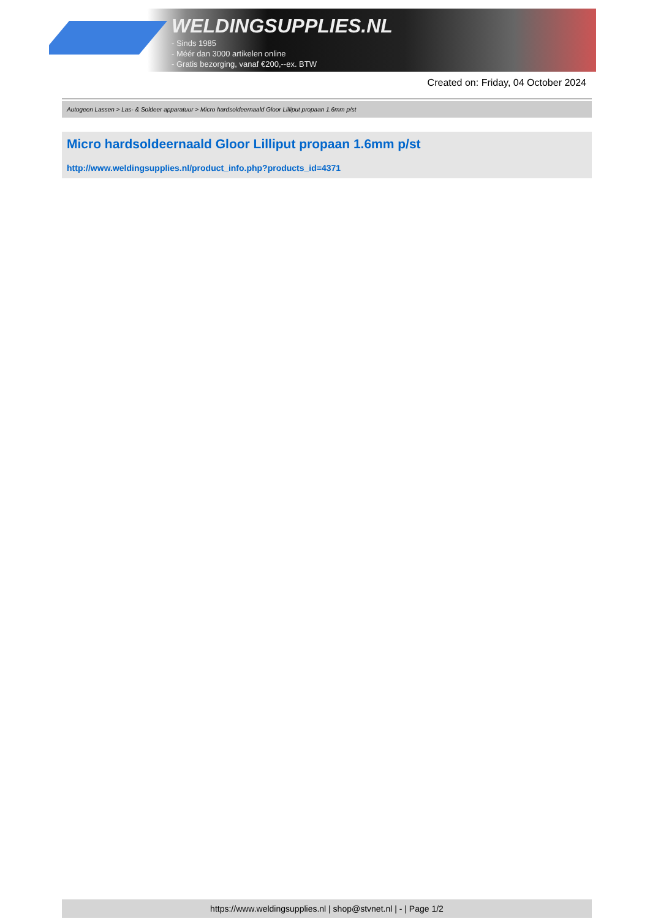WELDINGSUPPLIES.NL
- Sinds 1985
- Méér dan 3000 artikelen online
- Gratis bezorging, vanaf €200,--ex. BTW
Created on: Friday, 04 October 2024
Autogeen Lassen > Las- & Soldeer apparatuur > Micro hardsoldeernaald Gloor Lilliput propaan 1.6mm p/st
Micro hardsoldeernaald Gloor Lilliput propaan 1.6mm p/st
http://www.weldingsupplies.nl/product_info.php?products_id=4371
https://www.weldingsupplies.nl | shop@stvnet.nl | - | Page 1/2